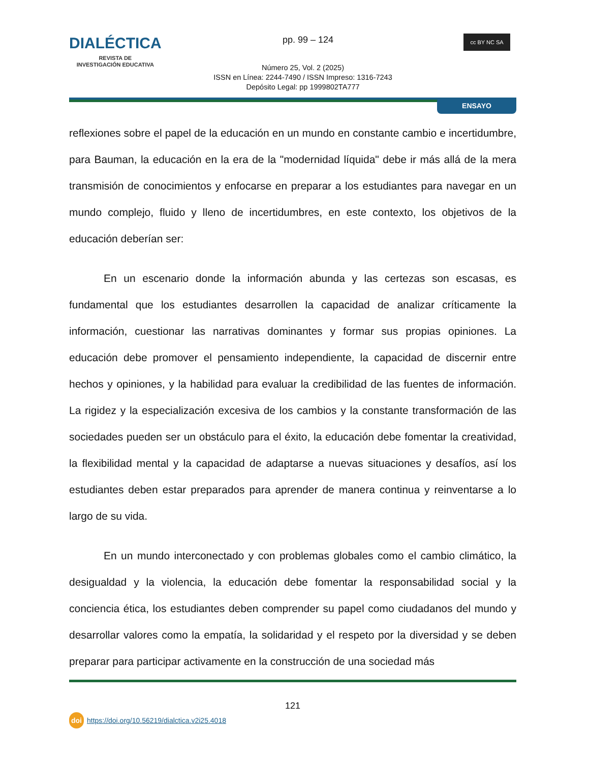DIALÉCTICA
REVISTA DE
INVESTIGACIÓN EDUCATIVA
pp. 99 – 124 cc BY NC SA
Número 25, Vol. 2 (2025)
ISSN en Línea: 2244-7490 / ISSN Impreso: 1316-7243
Depósito Legal: pp 1999802TA777
ENSAYO
reflexiones sobre el papel de la educación en un mundo en constante cambio e incertidumbre, para Bauman, la educación en la era de la "modernidad líquida" debe ir más allá de la mera transmisión de conocimientos y enfocarse en preparar a los estudiantes para navegar en un mundo complejo, fluido y lleno de incertidumbres, en este contexto, los objetivos de la educación deberían ser:
En un escenario donde la información abunda y las certezas son escasas, es fundamental que los estudiantes desarrollen la capacidad de analizar críticamente la información, cuestionar las narrativas dominantes y formar sus propias opiniones. La educación debe promover el pensamiento independiente, la capacidad de discernir entre hechos y opiniones, y la habilidad para evaluar la credibilidad de las fuentes de información. La rigidez y la especialización excesiva de los cambios y la constante transformación de las sociedades pueden ser un obstáculo para el éxito, la educación debe fomentar la creatividad, la flexibilidad mental y la capacidad de adaptarse a nuevas situaciones y desafíos, así los estudiantes deben estar preparados para aprender de manera continua y reinventarse a lo largo de su vida.
En un mundo interconectado y con problemas globales como el cambio climático, la desigualdad y la violencia, la educación debe fomentar la responsabilidad social y la conciencia ética, los estudiantes deben comprender su papel como ciudadanos del mundo y desarrollar valores como la empatía, la solidaridad y el respeto por la diversidad y se deben preparar para participar activamente en la construcción de una sociedad más
121
doi https://doi.org/10.56219/dialctica.v2i25.4018